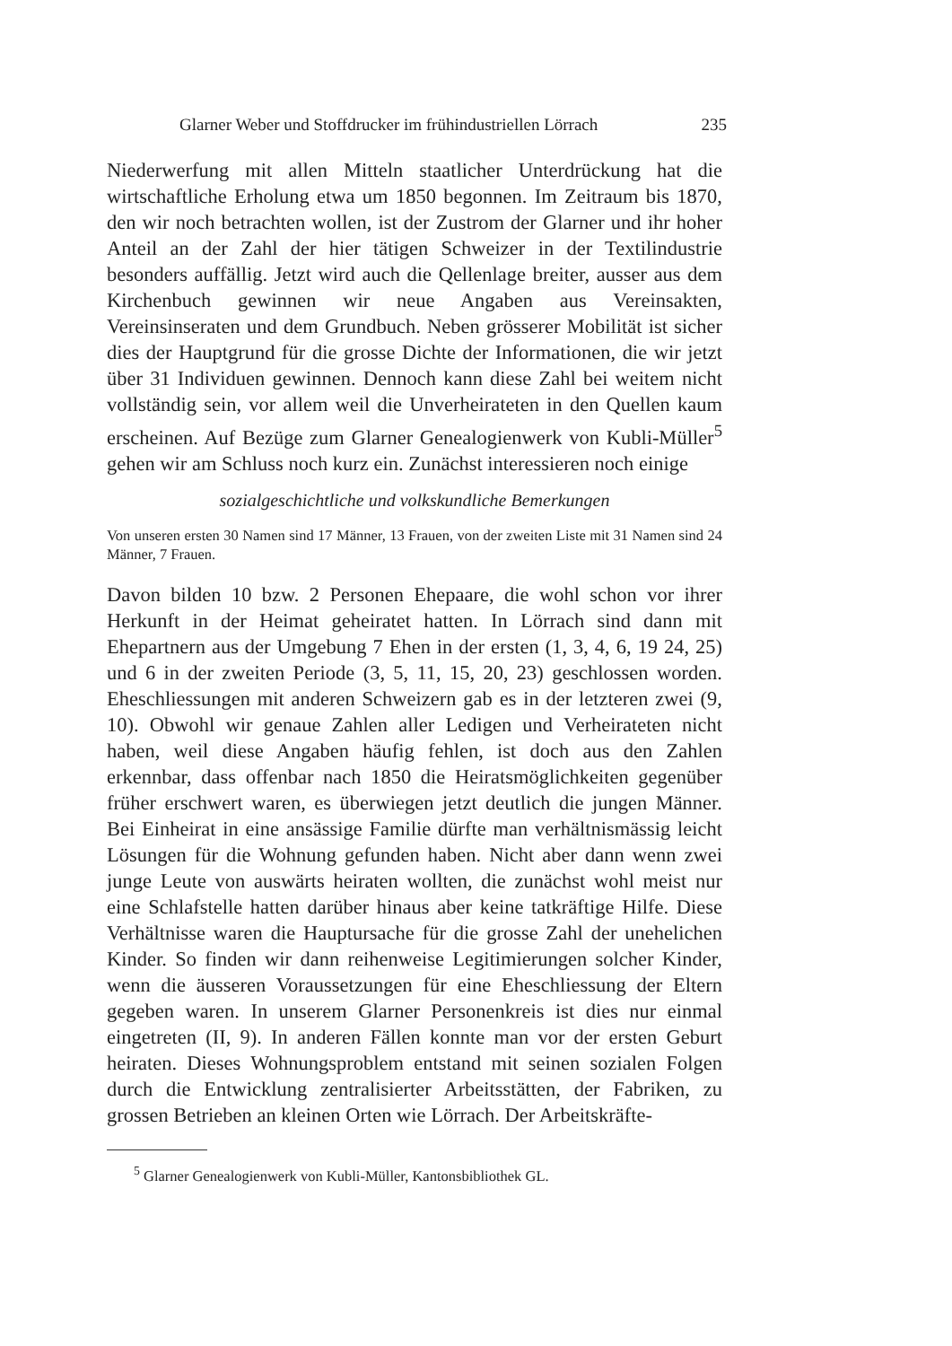Glarner Weber und Stoffdrucker im frühindustriellen Lörrach 235
Niederwerfung mit allen Mitteln staatlicher Unterdrückung hat die wirtschaftliche Erholung etwa um 1850 begonnen. Im Zeitraum bis 1870, den wir noch betrachten wollen, ist der Zustrom der Glarner und ihr hoher Anteil an der Zahl der hier tätigen Schweizer in der Textilindustrie besonders auffällig. Jetzt wird auch die Qellenlage breiter, ausser aus dem Kirchenbuch gewinnen wir neue Angaben aus Vereinsakten, Vereinsinseraten und dem Grundbuch. Neben grösserer Mobilität ist sicher dies der Hauptgrund für die grosse Dichte der Informationen, die wir jetzt über 31 Individuen gewinnen. Dennoch kann diese Zahl bei weitem nicht vollständig sein, vor allem weil die Unverheirateten in den Quellen kaum erscheinen. Auf Bezüge zum Glarner Genealogienwerk von Kubli-Müller<sup>5</sup> gehen wir am Schluss noch kurz ein. Zunächst interessieren noch einige
sozialgeschichtliche und volkskundliche Bemerkungen
Von unseren ersten 30 Namen sind 17 Männer, 13 Frauen, von der zweiten Liste mit 31 Namen sind 24 Männer, 7 Frauen.
Davon bilden 10 bzw. 2 Personen Ehepaare, die wohl schon vor ihrer Herkunft in der Heimat geheiratet hatten. In Lörrach sind dann mit Ehepartnern aus der Umgebung 7 Ehen in der ersten (1, 3, 4, 6, 19 24, 25) und 6 in der zweiten Periode (3, 5, 11, 15, 20, 23) geschlossen worden. Eheschliessungen mit anderen Schweizern gab es in der letzteren zwei (9, 10). Obwohl wir genaue Zahlen aller Ledigen und Verheirateten nicht haben, weil diese Angaben häufig fehlen, ist doch aus den Zahlen erkennbar, dass offenbar nach 1850 die Heiratsmöglichkeiten gegenüber früher erschwert waren, es überwiegen jetzt deutlich die jungen Männer. Bei Einheirat in eine ansässige Familie dürfte man verhältnismässig leicht Lösungen für die Wohnung gefunden haben. Nicht aber dann wenn zwei junge Leute von auswärts heiraten wollten, die zunächst wohl meist nur eine Schlafstelle hatten darüber hinaus aber keine tatkräftige Hilfe. Diese Verhältnisse waren die Hauptursache für die grosse Zahl der unehelichen Kinder. So finden wir dann reihenweise Legitimierungen solcher Kinder, wenn die äusseren Voraussetzungen für eine Eheschliessung der Eltern gegeben waren. In unserem Glarner Personenkreis ist dies nur einmal eingetreten (II, 9). In anderen Fällen konnte man vor der ersten Geburt heiraten. Dieses Wohnungsproblem entstand mit seinen sozialen Folgen durch die Entwicklung zentralisierter Arbeitsstätten, der Fabriken, zu grossen Betrieben an kleinen Orten wie Lörrach. Der Arbeitskräfte-
<sup>5</sup> Glarner Genealogienwerk von Kubli-Müller, Kantonsbibliothek GL.